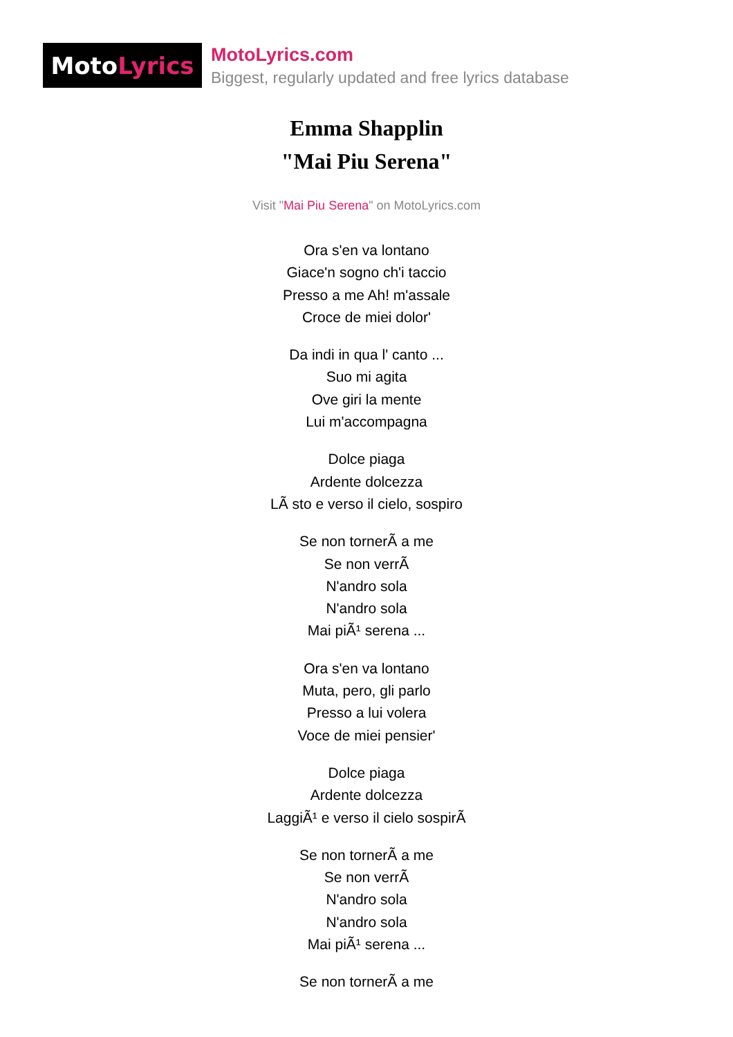Moto Lyrics
MotoLyrics.com
Biggest, regularly updated and free lyrics database
Emma Shapplin
"Mai Piu Serena"
Visit "Mai Piu Serena" on MotoLyrics.com
Ora s'en va lontano
Giace'n sogno ch'i taccio
Presso a me Ah! m'assale
Croce de miei dolor'
Da indi in qua l' canto ...
Suo mi agita
Ove giri la mente
Lui m'accompagna
Dolce piaga
Ardente dolcezza
LÃ sto e verso il cielo, sospiro
Se non tornerÃ a me
Se non verrÃ
N'andro sola
N'andro sola
Mai piÃ¹ serena ...
Ora s'en va lontano
Muta, pero, gli parlo
Presso a lui volera
Voce de miei pensier'
Dolce piaga
Ardente dolcezza
LaggiÃ¹ e verso il cielo sospirÃ
Se non tornerÃ a me
Se non verrÃ
N'andro sola
N'andro sola
Mai piÃ¹ serena ...
Se non tornerÃ a me